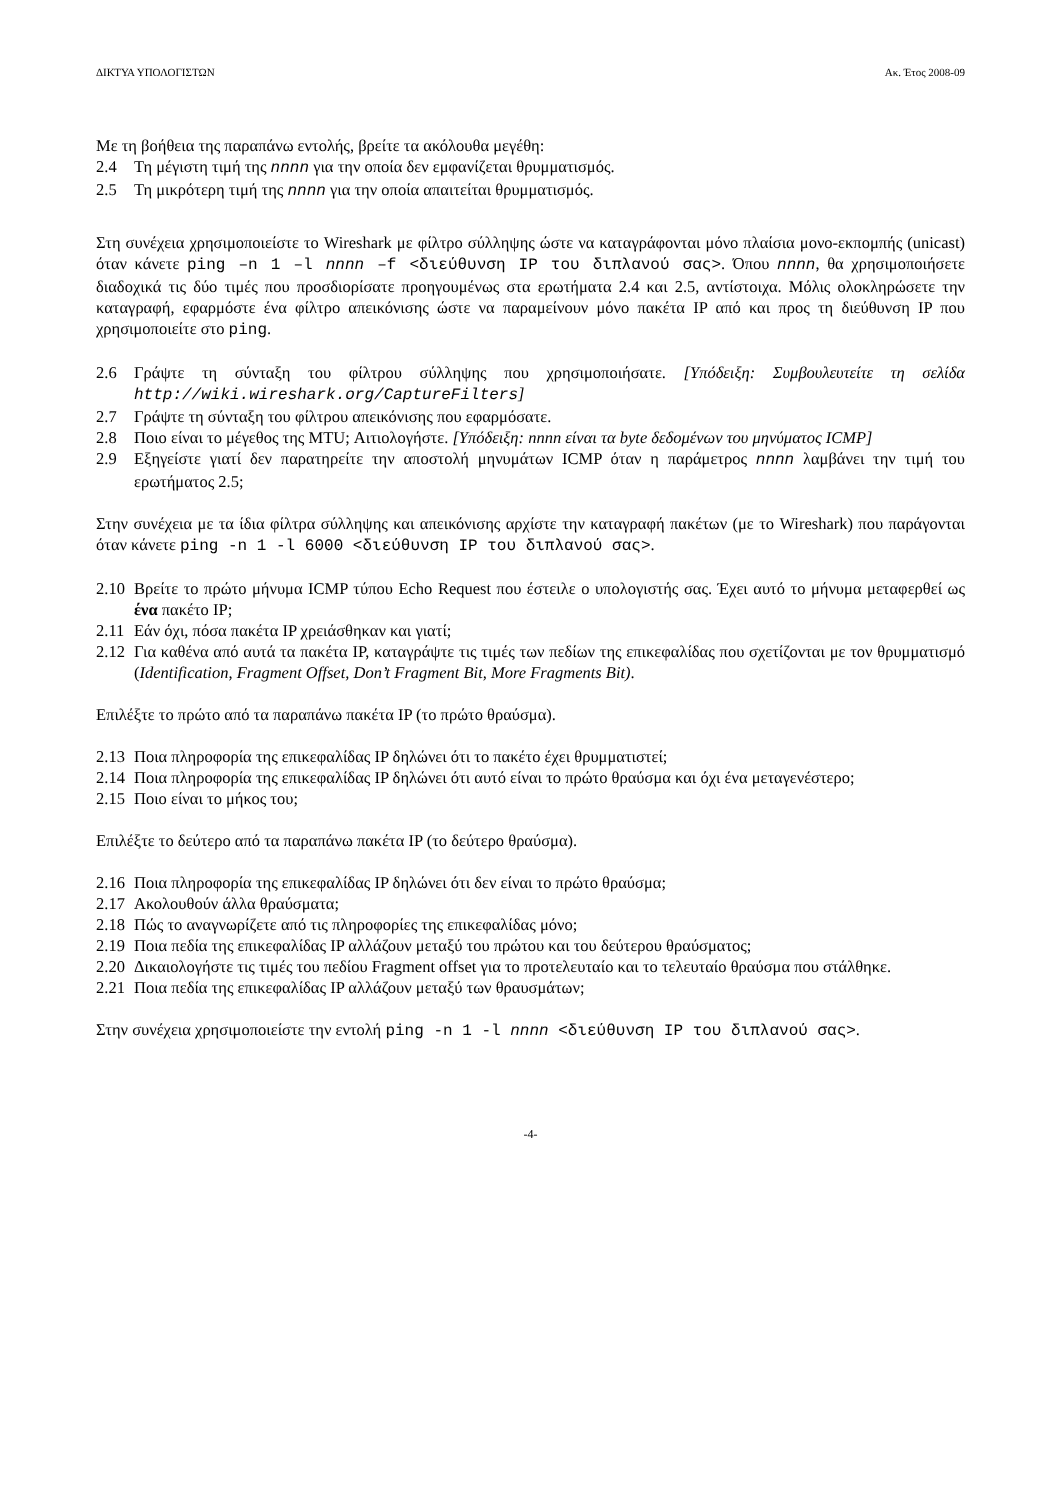ΔΙΚΤΥΑ ΥΠΟΛΟΓΙΣΤΩΝ Ακ. Έτος 2008-09
Με τη βοήθεια της παραπάνω εντολής, βρείτε τα ακόλουθα μεγέθη:
2.4 Τη μέγιστη τιμή της nnnn για την οποία δεν εμφανίζεται θρυμματισμός.
2.5 Τη μικρότερη τιμή της nnnn για την οποία απαιτείται θρυμματισμός.
Στη συνέχεια χρησιμοποιείστε το Wireshark με φίλτρο σύλληψης ώστε να καταγράφονται μόνο πλαίσια μονο-εκπομπής (unicast) όταν κάνετε ping –n 1 –l nnnn –f <διεύθυνση IP του διπλανού σας>. Όπου nnnn, θα χρησιμοποιήσετε διαδοχικά τις δύο τιμές που προσδιορίσατε προηγουμένως στα ερωτήματα 2.4 και 2.5, αντίστοιχα. Μόλις ολοκληρώσετε την καταγραφή, εφαρμόστε ένα φίλτρο απεικόνισης ώστε να παραμείνουν μόνο πακέτα IP από και προς τη διεύθυνση IP που χρησιμοποιείτε στο ping.
2.6 Γράψτε τη σύνταξη του φίλτρου σύλληψης που χρησιμοποιήσατε. [Υπόδειξη: Συμβουλευτείτε τη σελίδα http://wiki.wireshark.org/CaptureFilters]
2.7 Γράψτε τη σύνταξη του φίλτρου απεικόνισης που εφαρμόσατε.
2.8 Ποιο είναι το μέγεθος της MTU; Αιτιολογήστε. [Υπόδειξη: nnnn είναι τα byte δεδομένων του μηνύματος ICMP]
2.9 Εξηγείστε γιατί δεν παρατηρείτε την αποστολή μηνυμάτων ICMP όταν η παράμετρος nnnn λαμβάνει την τιμή του ερωτήματος 2.5;
Στην συνέχεια με τα ίδια φίλτρα σύλληψης και απεικόνισης αρχίστε την καταγραφή πακέτων (με το Wireshark) που παράγονται όταν κάνετε ping -n 1 -l 6000 <διεύθυνση IP του διπλανού σας>.
2.10 Βρείτε το πρώτο μήνυμα ICMP τύπου Echo Request που έστειλε ο υπολογιστής σας. Έχει αυτό το μήνυμα μεταφερθεί ως ένα πακέτο IP;
2.11 Εάν όχι, πόσα πακέτα IP χρειάσθηκαν και γιατί;
2.12 Για καθένα από αυτά τα πακέτα IP, καταγράψτε τις τιμές των πεδίων της επικεφαλίδας που σχετίζονται με τον θρυμματισμό (Identification, Fragment Offset, Don’t Fragment Bit, More Fragments Bit).
Επιλέξτε το πρώτο από τα παραπάνω πακέτα IP (το πρώτο θραύσμα).
2.13 Ποια πληροφορία της επικεφαλίδας IP δηλώνει ότι το πακέτο έχει θρυμματιστεί;
2.14 Ποια πληροφορία της επικεφαλίδας IP δηλώνει ότι αυτό είναι το πρώτο θραύσμα και όχι ένα μεταγενέστερο;
2.15 Ποιο είναι το μήκος του;
Επιλέξτε το δεύτερο από τα παραπάνω πακέτα IP (το δεύτερο θραύσμα).
2.16 Ποια πληροφορία της επικεφαλίδας IP δηλώνει ότι δεν είναι το πρώτο θραύσμα;
2.17 Ακολουθούν άλλα θραύσματα;
2.18 Πώς το αναγνωρίζετε από τις πληροφορίες της επικεφαλίδας μόνο;
2.19 Ποια πεδία της επικεφαλίδας IP αλλάζουν μεταξύ του πρώτου και του δεύτερου θραύσματος;
2.20 Δικαιολογήστε τις τιμές του πεδίου Fragment offset για το προτελευταίο και το τελευταίο θραύσμα που στάλθηκε.
2.21 Ποια πεδία της επικεφαλίδας IP αλλάζουν μεταξύ των θραυσμάτων;
Στην συνέχεια χρησιμοποιείστε την εντολή ping -n 1 -l nnnn <διεύθυνση IP του διπλανού σας>.
-4-